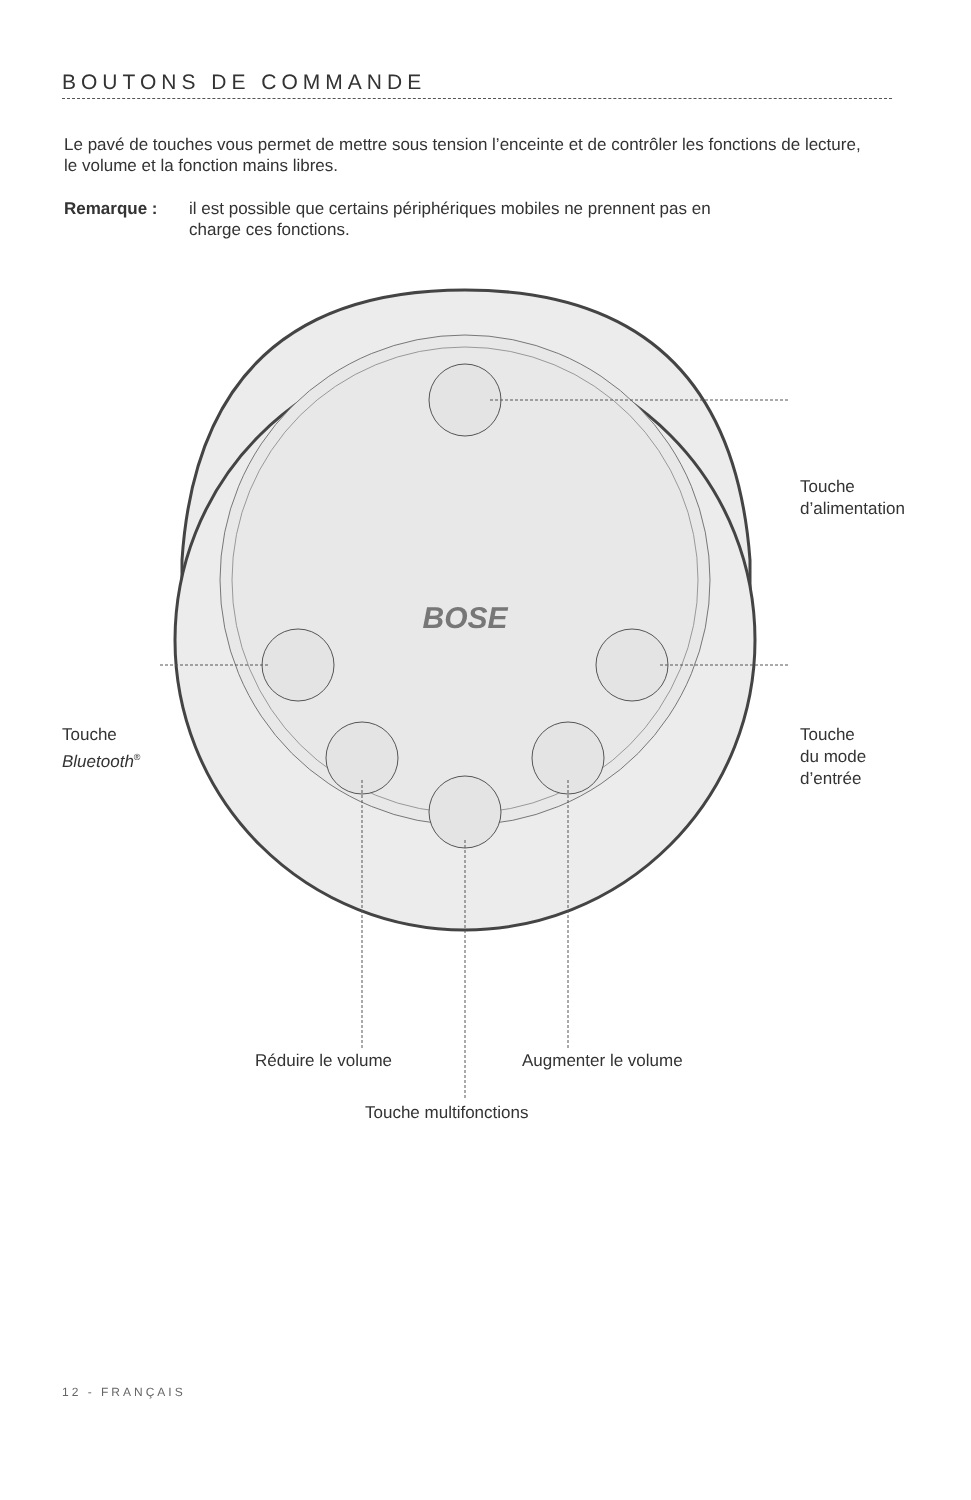BOUTONS DE COMMANDE
Le pavé de touches vous permet de mettre sous tension l’enceinte et de contrôler les fonctions de lecture, le volume et la fonction mains libres.
Remarque : il est possible que certains périphériques mobiles ne prennent pas en
charge ces fonctions.
BOSE
Touche
d’alimentation
Touche
Bluetooth<sup>®</sup>
Touche
du mode
d’entrée
Réduire le volume Augmenter le volume
Touche multifonctions
12 - FRANÇAIS